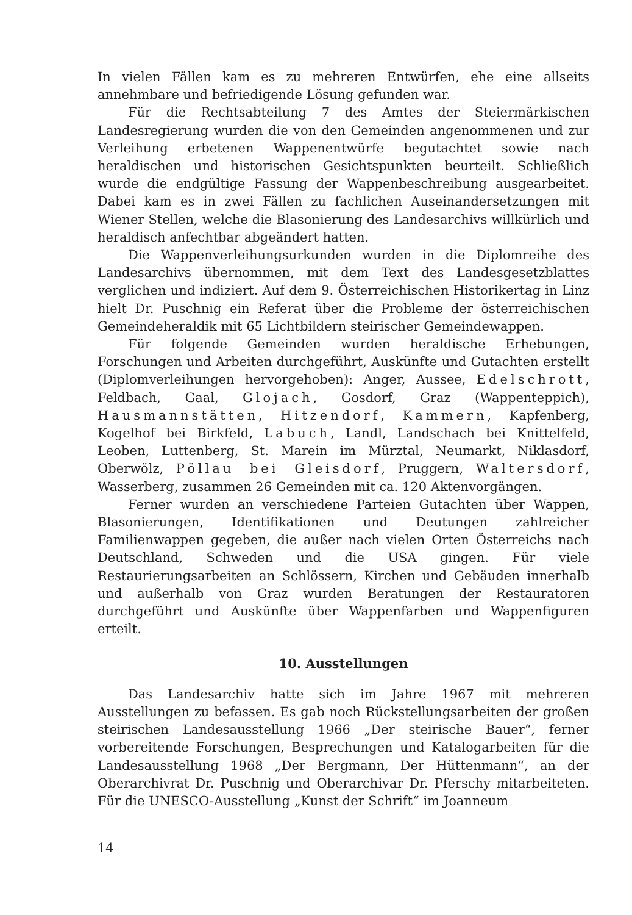In vielen Fällen kam es zu mehreren Entwürfen, ehe eine allseits annehmbare und befriedigende Lösung gefunden war.
Für die Rechtsabteilung 7 des Amtes der Steiermärkischen Landesregierung wurden die von den Gemeinden angenommenen und zur Verleihung erbetenen Wappenentwürfe begutachtet sowie nach heraldischen und historischen Gesichtspunkten beurteilt. Schließlich wurde die endgültige Fassung der Wappenbeschreibung ausgearbeitet. Dabei kam es in zwei Fällen zu fachlichen Auseinandersetzungen mit Wiener Stellen, welche die Blasonierung des Landesarchivs willkürlich und heraldisch anfechtbar abgeändert hatten.
Die Wappenverleihungsurkunden wurden in die Diplomreihe des Landesarchivs übernommen, mit dem Text des Landesgesetzblattes verglichen und indiziert. Auf dem 9. Österreichischen Historikertag in Linz hielt Dr. Puschnig ein Referat über die Probleme der österreichischen Gemeindeheraldik mit 65 Lichtbildern steirischer Gemeindewappen.
Für folgende Gemeinden wurden heraldische Erhebungen, Forschungen und Arbeiten durchgeführt, Auskünfte und Gutachten erstellt (Diplomverleihungen hervorgehoben): Anger, Aussee, Edelschrott, Feldbach, Gaal, Glojach, Gosdorf, Graz (Wappenteppich), Hausmannstätten, Hitzendorf, Kammern, Kapfenberg, Kogelhof bei Birkfeld, Labuch, Landl, Landschach bei Knittelfeld, Leoben, Luttenberg, St. Marein im Mürztal, Neumarkt, Niklasdorf, Oberwölz, Pöllau bei Gleisdorf, Pruggern, Waltersdorf, Wasserberg, zusammen 26 Gemeinden mit ca. 120 Aktenvorgängen.
Ferner wurden an verschiedene Parteien Gutachten über Wappen, Blasonierungen, Identifikationen und Deutungen zahlreicher Familienwappen gegeben, die außer nach vielen Orten Österreichs nach Deutschland, Schweden und die USA gingen. Für viele Restaurierungsarbeiten an Schlössern, Kirchen und Gebäuden innerhalb und außerhalb von Graz wurden Beratungen der Restauratoren durchgeführt und Auskünfte über Wappenfarben und Wappenfiguren erteilt.
10. Ausstellungen
Das Landesarchiv hatte sich im Jahre 1967 mit mehreren Ausstellungen zu befassen. Es gab noch Rückstellungsarbeiten der großen steirischen Landesausstellung 1966 „Der steirische Bauer“, ferner vorbereitende Forschungen, Besprechungen und Katalogarbeiten für die Landesausstellung 1968 „Der Bergmann, Der Hüttenmann“, an der Oberarchivrat Dr. Puschnig und Oberarchivar Dr. Pferschy mitarbeiteten. Für die UNESCO-Ausstellung „Kunst der Schrift“ im Joanneum
14